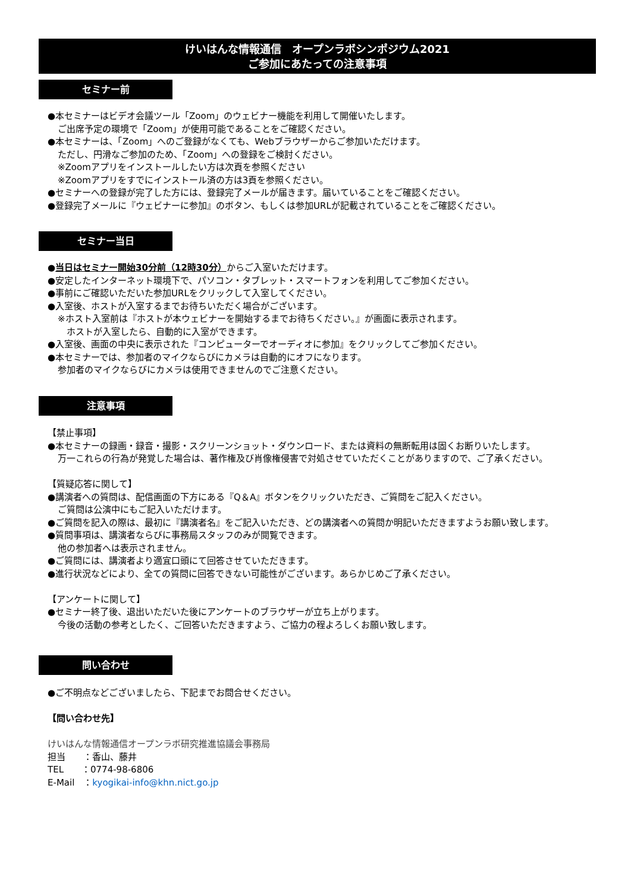けいはんな情報通信　オープンラボシンポジウム2021
ご参加にあたっての注意事項
セミナー前
●本セミナーはビデオ会議ツール「Zoom」のウェビナー機能を利用して開催いたします。
ご出席予定の環境で「Zoom」が使用可能であることをご確認ください。
●本セミナーは、「Zoom」へのご登録がなくても、Webブラウザーからご参加いただけます。
ただし、円滑なご参加のため、「Zoom」への登録をご検討ください。
※Zoomアプリをインストールしたい方は次頁を参照ください
※Zoomアプリをすでにインストール済の方は3頁を参照ください。
●セミナーへの登録が完了した方には、登録完了メールが届きます。届いていることをご確認ください。
●登録完了メールに『ウェビナーに参加』のボタン、もしくは参加URLが記載されていることをご確認ください。
セミナー当日
●当日はセミナー開始30分前（12時30分）からご入室いただけます。
●安定したインターネット環境下で、パソコン・タブレット・スマートフォンを利用してご参加ください。
●事前にご確認いただいた参加URLをクリックして入室してください。
●入室後、ホストが入室するまでお待ちいただく場合がございます。
※ホスト入室前は『ホストが本ウェビナーを開始するまでお待ちください。』が画面に表示されます。
　ホストが入室したら、自動的に入室ができます。
●入室後、画面の中央に表示された『コンピューターでオーディオに参加』をクリックしてご参加ください。
●本セミナーでは、参加者のマイクならびにカメラは自動的にオフになります。
参加者のマイクならびにカメラは使用できませんのでご注意ください。
注意事項
【禁止事項】
●本セミナーの録画・録音・撮影・スクリーンショット・ダウンロード、または資料の無断転用は固くお断りいたします。
万一これらの行為が発覚した場合は、著作権及び肖像権侵害で対処させていただくことがありますので、ご了承ください。
【質疑応答に関して】
●講演者への質問は、配信画面の下方にある『Q＆A』ボタンをクリックいただき、ご質問をご記入ください。
ご質問は公演中にもご記入いただけます。
●ご質問を記入の際は、最初に『講演者名』をご記入いただき、どの講演者への質問か明記いただきますようお願い致します。
●質問事項は、講演者ならびに事務局スタッフのみが閲覧できます。
他の参加者へは表示されません。
●ご質問には、講演者より適宜口頭にて回答させていただきます。
●進行状況などにより、全ての質問に回答できない可能性がございます。あらかじめご了承ください。
【アンケートに関して】
●セミナー終了後、退出いただいた後にアンケートのブラウザーが立ち上がります。
今後の活動の参考としたく、ご回答いただきますよう、ご協力の程よろしくお願い致します。
問い合わせ
●ご不明点などございましたら、下記までお問合せください。
【問い合わせ先】
けいはんな情報通信オープンラボ研究推進協議会事務局
担当　　：香山、藤井
TEL　　：0774-98-6806
E-Mail　：kyogikai-info@khn.nict.go.jp